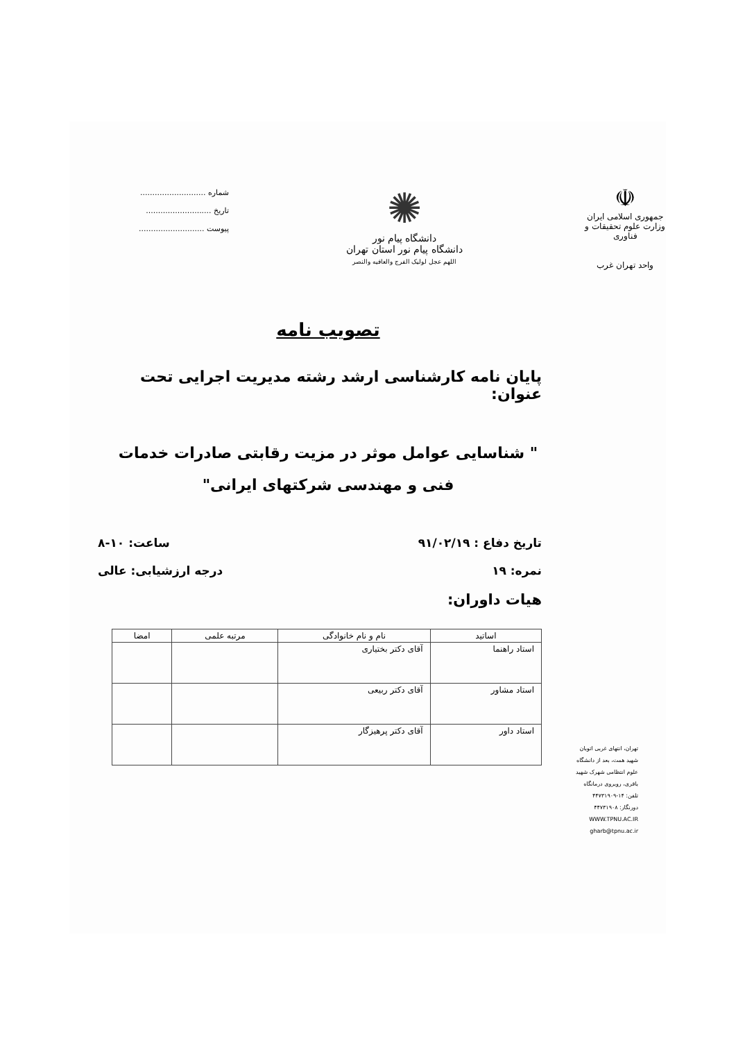☫
جمهوری اسلامی ایران
وزارت علوم تحقیقات و فناوری
واحد تهران غرب
✺
دانشگاه پیام نور
دانشگاه پیام نور استان تهران
اللهم عجل لولیک الفرج والعافیه والنصر
شماره ...........................
تاریخ ...........................
پیوست ...........................
تصویب نامه
پایان نامه کارشناسی ارشد رشته مدیریت اجرایی تحت عنوان:
" شناسایی عوامل موثر در مزیت رقابتی صادرات خدمات فنی و مهندسی شرکتهای ایرانی"
تاریخ دفاع : ۹۱/۰۲/۱۹ ساعت: ۱۰-۸
نمره: ۱۹ درجه ارزشیابی: عالی
هیات داوران:
| اساتید | نام و نام خانوادگی | مرتبه علمی | امضا |
| --- | --- | --- | --- |
| استاد راهنما | آقای دکتر بختیاری | | |
| استاد مشاور | آقای دکتر ربیعی | | |
| استاد داور | آقای دکتر پرهیزگار | | |
تهران، انتهای غربی اتوبان شهید همت، بعد از دانشگاه علوم انتظامی شهرک شهید باقری، روبروی درمانگاه
تلفن: ۱۴-۴۴۷۳۱۹۰۹
دورنگار: ۴۴۷۳۱۹۰۸
WWW.TPNU.AC.IR
gharb@tpnu.ac.ir